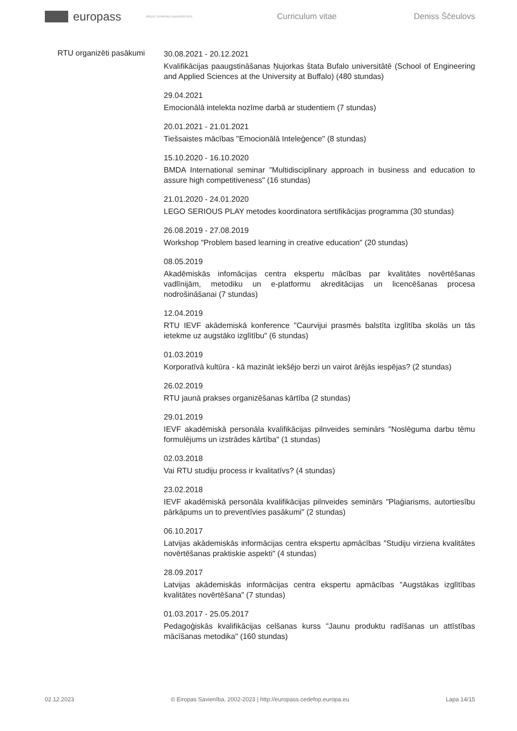europass
RĪGAS TEHNISKĀ UNIVERSITĀTE
Curriculum vitae Deniss Ščeulovs
RTU organizēti pasākumi
30.08.2021 - 20.12.2021
Kvalifikācijas paaugstināšanas Ņujorkas štata Bufalo universitātē (School of Engineering and Applied Sciences at the University at Buffalo) (480 stundas)
29.04.2021
Emocionālā intelekta nozīme darbā ar studentiem (7 stundas)
20.01.2021 - 21.01.2021
Tiešsaistes mācības "Emocionālā Inteleģence" (8 stundas)
15.10.2020 - 16.10.2020
BMDA International seminar "Multidisciplinary approach in business and education to assure high competitiveness" (16 stundas)
21.01.2020 - 24.01.2020
LEGO SERIOUS PLAY metodes koordinatora sertifikācijas programma (30 stundas)
26.08.2019 - 27.08.2019
Workshop "Problem based learning in creative education" (20 stundas)
08.05.2019
Akadēmiskās infomācijas centra ekspertu mācības par kvalitātes novērtēšanas vadlīnijām, metodiku un e-platformu akreditācijas un licencēšanas procesa nodrošināšanai (7 stundas)
12.04.2019
RTU IEVF akādemiskā konference "Caurvijui prasmēs balstīta izglītība skolās un tās ietekme uz augstāko izglītību" (6 stundas)
01.03.2019
Korporatīvā kultūra - kā mazināt iekšējo berzi un vairot ārējās iespējas? (2 stundas)
26.02.2019
RTU jaunā prakses organizēšanas kārtība (2 stundas)
29.01.2019
IEVF akadēmiskā personāla kvalifikācijas pilnveides seminārs "Noslēguma darbu tēmu formulējums un izstrādes kārtība" (1 stundas)
02.03.2018
Vai RTU studiju process ir kvalitatīvs? (4 stundas)
23.02.2018
IEVF akadēmiskā personāla kvalifikācijas pilnveides seminārs "Plaģiarisms, autortiesību pārkāpums un to preventīvies pasākumi" (2 stundas)
06.10.2017
Latvijas akādemiskās informācijas centra ekspertu apmācības "Studiju virziena kvalitātes novērtēšanas praktiskie aspekti" (4 stundas)
28.09.2017
Latvijas akādemiskās informācijas centra ekspertu apmācības "Augstākas izglītības kvalitātes novērtēšana" (7 stundas)
01.03.2017 - 25.05.2017
Pedagoģiskās kvalifikācijas celšanas kurss "Jaunu produktu radīšanas un attīstības mācīšanas metodika" (160 stundas)
02.12.2023 © Eiropas Savienība, 2002-2023 | http://europass.cedefop.europa.eu Lapa 14/15